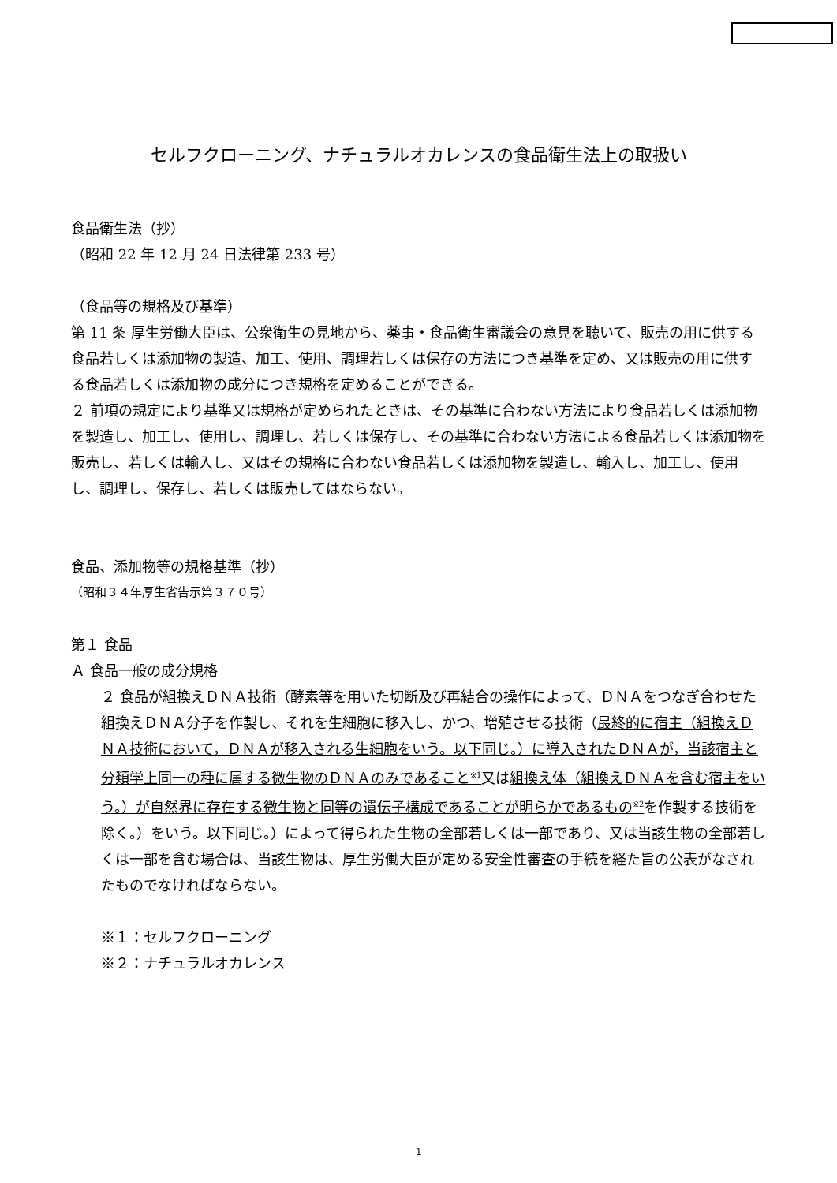セルフクローニング、ナチュラルオカレンスの食品衛生法上の取扱い
食品衛生法（抄）
（昭和 22 年 12 月 24 日法律第 233 号）
（食品等の規格及び基準）
第 11 条 厚生労働大臣は、公衆衛生の見地から、薬事・食品衛生審議会の意見を聴いて、販売の用に供する食品若しくは添加物の製造、加工、使用、調理若しくは保存の方法につき基準を定め、又は販売の用に供する食品若しくは添加物の成分につき規格を定めることができる。
２ 前項の規定により基準又は規格が定められたときは、その基準に合わない方法により食品若しくは添加物を製造し、加工し、使用し、調理し、若しくは保存し、その基準に合わない方法による食品若しくは添加物を販売し、若しくは輸入し、又はその規格に合わない食品若しくは添加物を製造し、輸入し、加工し、使用し、調理し、保存し、若しくは販売してはならない。
食品、添加物等の規格基準（抄）
（昭和３４年厚生省告示第３７０号）
第１ 食品
Ａ 食品一般の成分規格
２ 食品が組換えＤＮＡ技術（酵素等を用いた切断及び再結合の操作によって、ＤＮＡをつなぎ合わせた組換えＤＮＡ分子を作製し、それを生細胞に移入し、かつ、増殖させる技術（最終的に宿主（組換えＤＮＡ技術において，ＤＮＡが移入される生細胞をいう。以下同じ。）に導入されたＤＮＡが，当該宿主と分類学上同一の種に属する微生物のＤＮＡのみであること<sup>※1</sup>又は組換え体（組換えＤＮＡを含む宿主をいう。）が自然界に存在する微生物と同等の遺伝子構成であることが明らかであるもの<sup>※2</sup>を作製する技術を除く。）をいう。以下同じ。）によって得られた生物の全部若しくは一部であり、又は当該生物の全部若しくは一部を含む場合は、当該生物は、厚生労働大臣が定める安全性審査の手続を経た旨の公表がなされたものでなければならない。
※１：セルフクローニング
※２：ナチュラルオカレンス
1